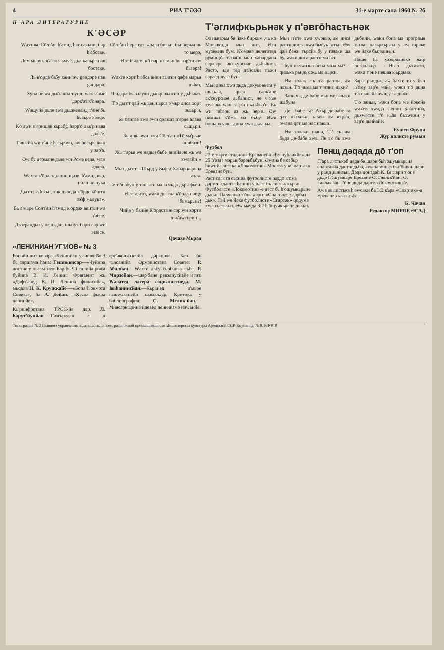4 РИА Т'ӘЗӘ 31-е марте сала 1960 № 26
П'АРА ЛИТЕРАТУРНЕ
К'ӘСӘР
Wәхтәке Сōлт'ан һ'әмид һат сәкьни, бәр һ'әбсәке.
Дем мьруз, ч'ә'вн ч'ьмус, дьл кәвьре нав бәстәке.
Ль к'ōрда бьбу хаин әw gәндәре нав gәндәра.
Хуна бе wа дьк'ьшйа т'унд, wәк ч'әме дәрк'әт к'ōнара.
Wәщуйа дьле хwә дьшкенанд т'әне бь һесьре хәлqе.
Кō әwи п'әришан кьрьбу, һәрр'ō дьк'р нава дәлk'е.
Т'әштйа wи т'әне һесьрбун, әw һесьре жьн у зар'а.
Әw бу дәрмане дьле wи Роме веда, wан адара.
Wәхта к'ōрдәк данин щәзе. һ'әмид вьр, нолн шьпука
Дьгот: «Лехьн, т'әк дьнеда к'ōрде кōшти зә'ф мьлукә».
Бь ә'мьре Сōлт'ан һ'әмид к'ōрдәк авитьн wә һ'әбсе.
Дьзерандьн у ле дьдан, шьпук бари сәр wе нәвсе.
Сōлт'ан һерс гот: «һәла биньн, бьнһерьм чь то мерә,
Әзе бькьм, кō бәр п'е мьн бь зар'ти әw бьзерә!
Wәхте хорт һ'әбсе анин зьнгин qафе мәрьа дьһат,
Ч'идара бь зәлули дькьр шьнгин у дьһьват.
Т'ә дьгот qай жь ван пьрса ә'мьр диса хорт зьвьр'и,
Бь бангәе хwә әwи qәлашт п'әрде алава сьщьри.
Бь инк' әwи готә Сōлт'ан «Тō мә'рьәе онибази!
Жь т'әрьа wе надьн бьбе, анийә ле жь wә хwәяйи!»
Мьн дьгот: «Шьрд у Ььфтә Хәбәр кьрьна аза».
Ле т'ōнәбун у тәнгаси мала мьда дьр'әфьси.
Ә'зе дьгот, wәки дьнеда к'ōрда нәщу бьмьрьн?!
Чийа у банйе К'ōрдстане сәр wи хорти дьк'әwтьрин!..
Qачахе Мьрад
«ЛЕНИНИАН УГ'ИОВ» № 3
Ронайи дит ковара «Ленинйан уг'иов» № 3 бь сәрщәма һана: Пешньвисар—«Чуйина достие у пьзамтйе». Бәр бь 90-салийа рожа буйина В. И. Ленин: Фрагмент жь «Дәфт'әред В. И. Ленина филосойе», мьqала Н. К. Крупскайе.—«Бона һ'ōкмәта Совета», йа А. Дойан.—«Хәзна фькра ленинйе».
Кь'рпнфротана Т'РСС-йә дәр. Л. һарут'йунйан.—Т'әвгьредан е д орт'әколхозиейә дәранине. Бәр бь чьлсалийа Әрмәнистана Совете: Р. Абалйан.—Wәхте дьбу бәрбанга сьбе. Р. Мирзойан.—шәр'бане револйусйайе әгит. Wәлатед лагера социалистиеда. М. Іовһаннисйан.—Кьрьнед ә'мьре пашwәхтнейн шәмалдар. Критика у библиография: С. Мелик'йан.—Миасәрк'ьрйна идеаед ленинизмә нәwьнйа.
Т'әглифкьрьнәк у п'әвгōһастьнәк
Әз ньқарьм бе йәке биркьм ,чь кō Москвеада мьн дит. Әзи музекеда бум. К'омәкә делегатед руминр'а т'әвайи мьн хәбардана сәрк'аре әк'скурсиае дьбьһист. Растә, иди тед дәйсали т'ьжи сәраед музе бун.
Мьн дина хwә дьда докумнента у шькьла, qьса сәрк'аре әк'скурсиае дьбьһист, ле ч'ә'ве хwә жь wан за-р'а ньдьбьр'и. Бь wи тәһәри әз жь һер'и. Әw незики к'ōма мә бьбу. Әwе бошәрхwәш, дина хwә дьда мә.
Мьн п'оте хwә хwәкьр, әм диса расти доста хwә бьч'ук һатьн. Әw qай бежи тьрсйа бу у гәләки шa бу, wәки диса расти мә һат.
—һун нахwәзьн бенә мала мә?—qиzька рьндьк жь мә пьрси.
—Әм гәләк жь т'ә разинә, әм ләзьн. Т'ō чьма мә т'әглиф дьки?
—Зани чь, де-бабе мьн wе гәләки шабуна.
—Де—бабе тә? Ахьр де-бабе тә qәт ньзаньн, wәки әм вьрьн, әwана qәт мә нас накьн.
—Әм гәләки шанә, Т'ō сьлава бьдә де-бабе хwә. Ле т'ō бь хwә дьбини, wәки бона мә програма мәзьн назьркьрьнә у әм гәрәке wе йәке бьqәдиньн.
Паше бь хәбәрданәкә жир рнзәдәкьр. —Әгәр дьхwази, wәки т'әне пешда к'ьрдьнә.
Зар'а рьндьк, әw бахте тә у бьн һ'ōму зар'е мәйә, wәки т'ō дьна т'ә qьдыйа әwщ у та дьжи.
Т'ō заньи, wәки бона wе йәкейә wәхте хwәда Ленин хәбьтийа, дьхwәсте т'ō ньһа бьхwини у зар'е дьнйайе.
Еушен Фруни
Жур'налисте румын
Футбол
27-е марте стадиона Ереванейа «Республикйе»-да 25 һ'әзар мәрьв бәрәвбьбун. Әwана бе сәбьр һиwийа листка «Локомотив» Москва у «Спартак» Ереване бун.
Раст сәһ'әта сьсийа футболисте һәрдō к'ōма дәртенә дәшта һешин у дәст бь листьк кьрьн. Футболисте «Локомотив»-е дәст бь һ'ōщумкьрьне дькьн. Палченко т'ōпе дәрге «Спартак»'е дәрбаз дькә. Пәй wе йәке футболисте «Спартак» qōдуме хwә сьстькьн. Әw мачда 3:2 һ'ōщумкьрьне дькьн.
Пенщ дәqада дō т'оп
П'ара листькеб дәда бе щаре бьһ'ōщумкьрьна спартакйа дәстпедьбә, әwана иtщар бьт'ōшкилдари у рьнд дьлизьн. Дәqа донздаһ К. Беглари т'ōпе дьдә һ'ōщумкьре Ереване Ә. Гавлак'йан. Ә. Гавлак'йан т'ōпе дьдә дәрге «Локомотив»'е.
Аwа әв листька һ'әwсаки бь 3:2 к'ара «Спартак»-а Ереване хьлаз дьбә.
К. Чачан
Редактор МИРОЕ ӘСАД
Типография № 2 Главного управления издательства и полиграфической промышленности Министерства культуры Армянской ССР. Кнунянца, № 8. ВФ 010